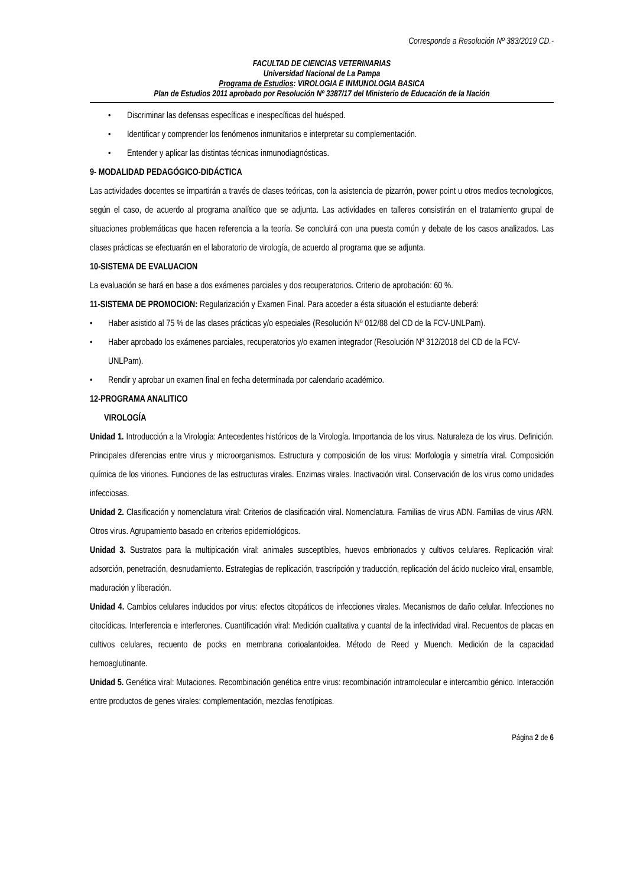Corresponde a Resolución Nº 383/2019 CD.-
FACULTAD DE CIENCIAS VETERINARIAS
Universidad Nacional de La Pampa
Programa de Estudios: VIROLOGIA E INMUNOLOGIA BASICA
Plan de Estudios 2011 aprobado por Resolución Nº 3387/17 del Ministerio de Educación de la Nación
• Discriminar las defensas específicas e inespecíficas del huésped.
• Identificar y comprender los fenómenos inmunitarios e interpretar su complementación.
• Entender y aplicar las distintas técnicas inmunodiagnósticas.
9- MODALIDAD PEDAGÓGICO-DIDÁCTICA
Las actividades docentes se impartirán a través de clases teóricas, con la asistencia de pizarrón, power point u otros medios tecnologicos, según el caso, de acuerdo al programa analítico que se adjunta. Las actividades en talleres consistirán en el tratamiento grupal de situaciones problemáticas que hacen referencia a la teoría. Se concluirá con una puesta común y debate de los casos analizados. Las clases prácticas se efectuarán en el laboratorio de virología, de acuerdo al programa que se adjunta.
10-SISTEMA DE EVALUACION
La evaluación se hará en base a dos exámenes parciales y dos recuperatorios. Criterio de aprobación: 60 %.
11-SISTEMA DE PROMOCION: Regularización y Examen Final. Para acceder a ésta situación el estudiante deberá:
• Haber asistido al 75 % de las clases prácticas y/o especiales (Resolución Nº 012/88 del CD de la FCV-UNLPam).
• Haber aprobado los exámenes parciales, recuperatorios y/o examen integrador (Resolución Nº 312/2018 del CD de la FCV-UNLPam).
• Rendir y aprobar un examen final en fecha determinada por calendario académico.
12-PROGRAMA ANALITICO
VIROLOGÍA
Unidad 1. Introducción a la Virología: Antecedentes históricos de la Virología. Importancia de los virus. Naturaleza de los virus. Definición. Principales diferencias entre virus y microorganismos. Estructura y composición de los virus: Morfología y simetría viral. Composición química de los viriones. Funciones de las estructuras virales. Enzimas virales. Inactivación viral. Conservación de los virus como unidades infecciosas.
Unidad 2. Clasificación y nomenclatura viral: Criterios de clasificación viral. Nomenclatura. Familias de virus ADN. Familias de virus ARN. Otros virus. Agrupamiento basado en criterios epidemiológicos.
Unidad 3. Sustratos para la multipicación viral: animales susceptibles, huevos embrionados y cultivos celulares. Replicación viral: adsorción, penetración, desnudamiento. Estrategias de replicación, trascripción y traducción, replicación del ácido nucleico viral, ensamble, maduración y liberación.
Unidad 4. Cambios celulares inducidos por virus: efectos citopáticos de infecciones virales. Mecanismos de daño celular. Infecciones no citocídicas. Interferencia e interferones. Cuantificación viral: Medición cualitativa y cuantal de la infectividad viral. Recuentos de placas en cultivos celulares, recuento de pocks en membrana corioalantoidea. Método de Reed y Muench. Medición de la capacidad hemoaglutinante.
Unidad 5. Genética viral: Mutaciones. Recombinación genética entre virus: recombinación intramolecular e intercambio génico. Interacción entre productos de genes virales: complementación, mezclas fenotípicas.
Página 2 de 6